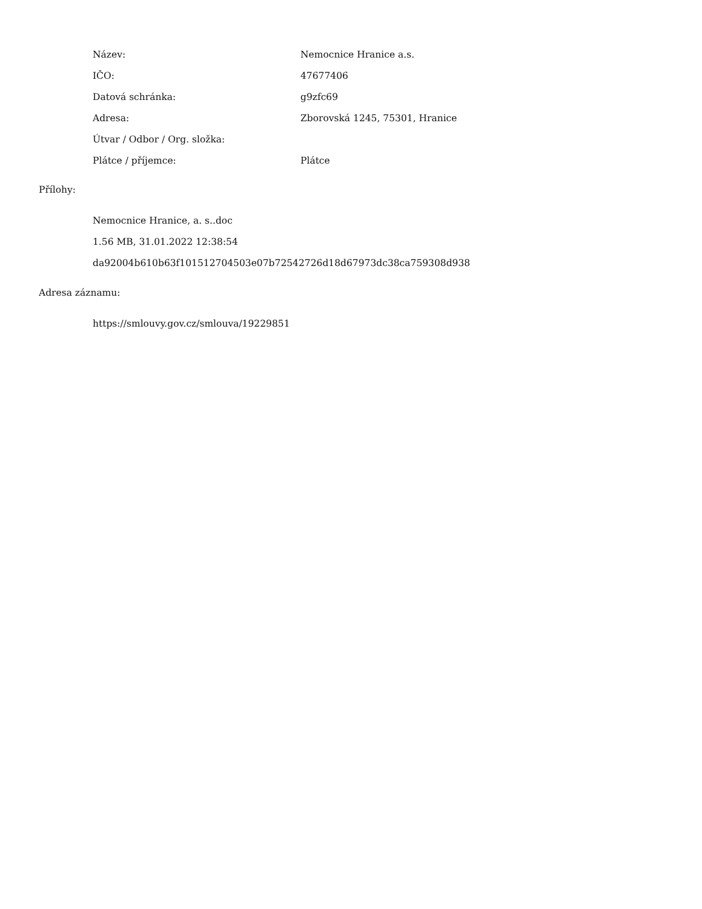| Název: | Nemocnice Hranice a.s. |
| IČO: | 47677406 |
| Datová schránka: | g9zfc69 |
| Adresa: | Zborovská 1245, 75301, Hranice |
| Útvar / Odbor / Org. složka: | |
| Plátce / příjemce: | Plátce |
Přílohy:
Nemocnice Hranice, a. s..doc
1.56 MB, 31.01.2022 12:38:54
da92004b610b63f101512704503e07b72542726d18d67973dc38ca759308d938
Adresa záznamu:
https://smlouvy.gov.cz/smlouva/19229851